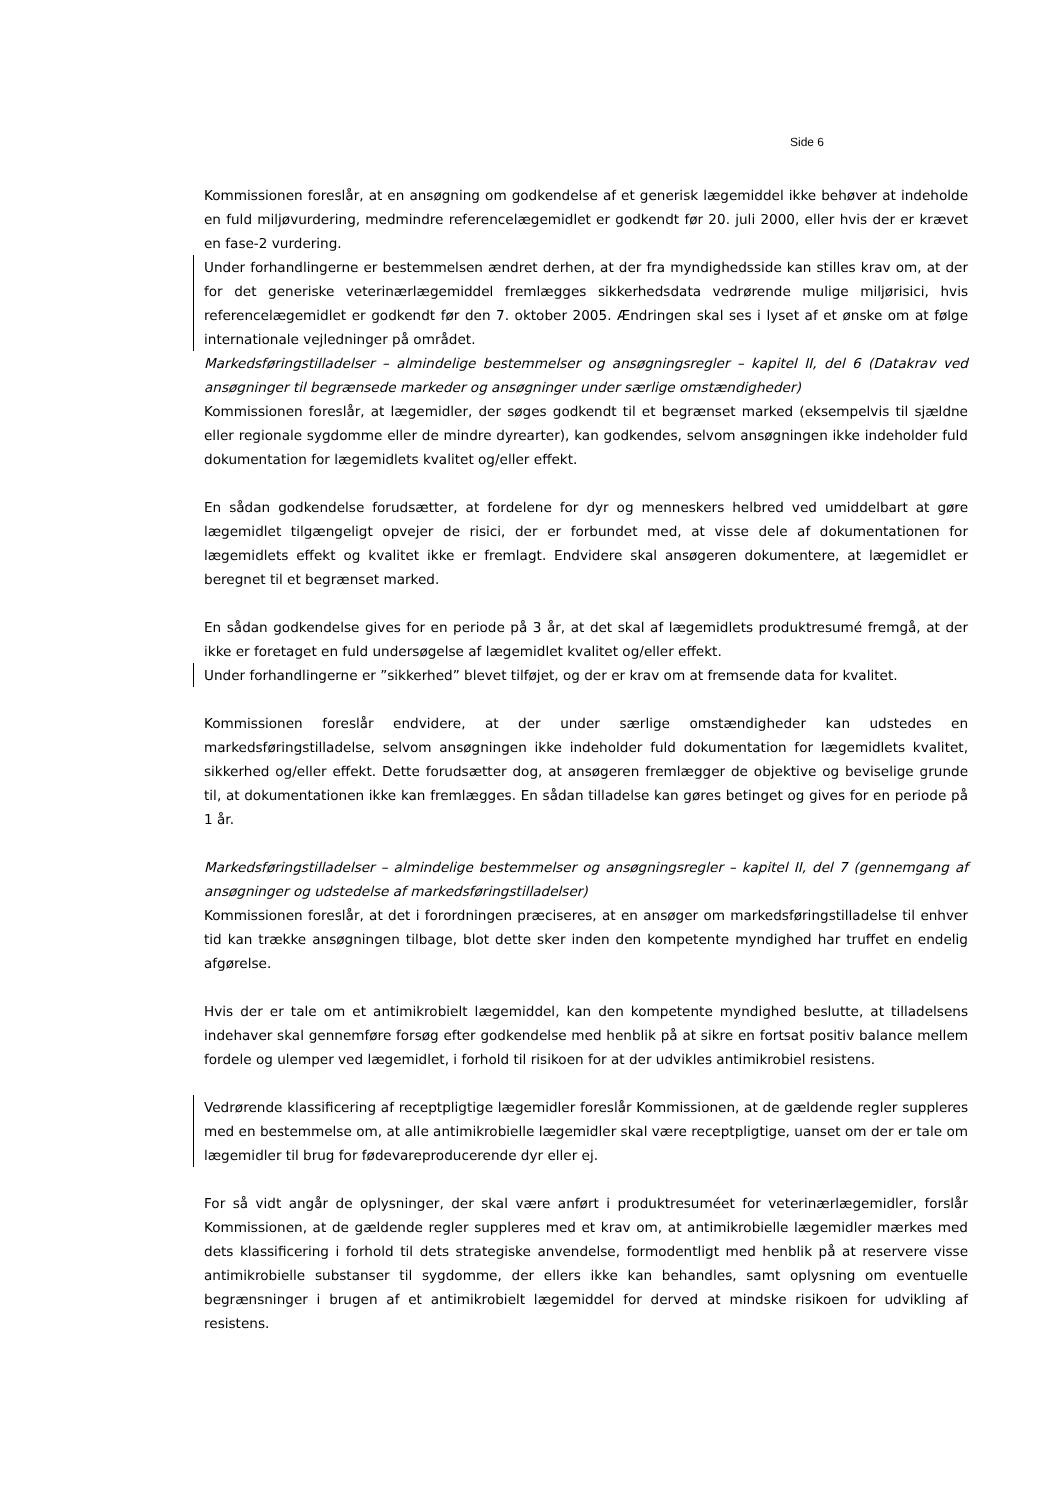Side 6
Kommissionen foreslår, at en ansøgning om godkendelse af et generisk lægemiddel ikke behøver at indeholde en fuld miljøvurdering, medmindre referencelægemidlet er godkendt før 20. juli 2000, eller hvis der er krævet en fase-2 vurdering.
Under forhandlingerne er bestemmelsen ændret derhen, at der fra myndighedsside kan stilles krav om, at der for det generiske veterinærlægemiddel fremlægges sikkerhedsdata vedrørende mulige miljørisici, hvis referencelægemidlet er godkendt før den 7. oktober 2005. Ændringen skal ses i lyset af et ønske om at følge internationale vejledninger på området.
Markedsføringstilladelser – almindelige bestemmelser og ansøgningsregler – kapitel II, del 6 (Datakrav ved ansøgninger til begrænsede markeder og ansøgninger under særlige omstændigheder)
Kommissionen foreslår, at lægemidler, der søges godkendt til et begrænset marked (eksempelvis til sjældne eller regionale sygdomme eller de mindre dyrearter), kan godkendes, selvom ansøgningen ikke indeholder fuld dokumentation for lægemidlets kvalitet og/eller effekt.
En sådan godkendelse forudsætter, at fordelene for dyr og menneskers helbred ved umiddelbart at gøre lægemidlet tilgængeligt opvejer de risici, der er forbundet med, at visse dele af dokumentationen for lægemidlets effekt og kvalitet ikke er fremlagt. Endvidere skal ansøgeren dokumentere, at lægemidlet er beregnet til et begrænset marked.
En sådan godkendelse gives for en periode på 3 år, at det skal af lægemidlets produktresumé fremgå, at der ikke er foretaget en fuld undersøgelse af lægemidlet kvalitet og/eller effekt.
Under forhandlingerne er ”sikkerhed” blevet tilføjet, og der er krav om at fremsende data for kvalitet.
Kommissionen foreslår endvidere, at der under særlige omstændigheder kan udstedes en markedsføringstilladelse, selvom ansøgningen ikke indeholder fuld dokumentation for lægemidlets kvalitet, sikkerhed og/eller effekt. Dette forudsætter dog, at ansøgeren fremlægger de objektive og beviselige grunde til, at dokumentationen ikke kan fremlægges. En sådan tilladelse kan gøres betinget og gives for en periode på 1 år.
Markedsføringstilladelser – almindelige bestemmelser og ansøgningsregler – kapitel II, del 7 (gennemgang af ansøgninger og udstedelse af markedsføringstilladelser)
Kommissionen foreslår, at det i forordningen præciseres, at en ansøger om markedsføringstilladelse til enhver tid kan trække ansøgningen tilbage, blot dette sker inden den kompetente myndighed har truffet en endelig afgørelse.
Hvis der er tale om et antimikrobielt lægemiddel, kan den kompetente myndighed beslutte, at tilladelsens indehaver skal gennemføre forsøg efter godkendelse med henblik på at sikre en fortsat positiv balance mellem fordele og ulemper ved lægemidlet, i forhold til risikoen for at der udvikles antimikrobiel resistens.
Vedrørende klassificering af receptpligtige lægemidler foreslår Kommissionen, at de gældende regler suppleres med en bestemmelse om, at alle antimikrobielle lægemidler skal være receptpligtige, uanset om der er tale om lægemidler til brug for fødevareproducerende dyr eller ej.
For så vidt angår de oplysninger, der skal være anført i produktresuméet for veterinærlægemidler, forslår Kommissionen, at de gældende regler suppleres med et krav om, at antimikrobielle lægemidler mærkes med dets klassificering i forhold til dets strategiske anvendelse, formodentligt med henblik på at reservere visse antimikrobielle substanser til sygdomme, der ellers ikke kan behandles, samt oplysning om eventuelle begrænsninger i brugen af et antimikrobielt lægemiddel for derved at mindske risikoen for udvikling af resistens.